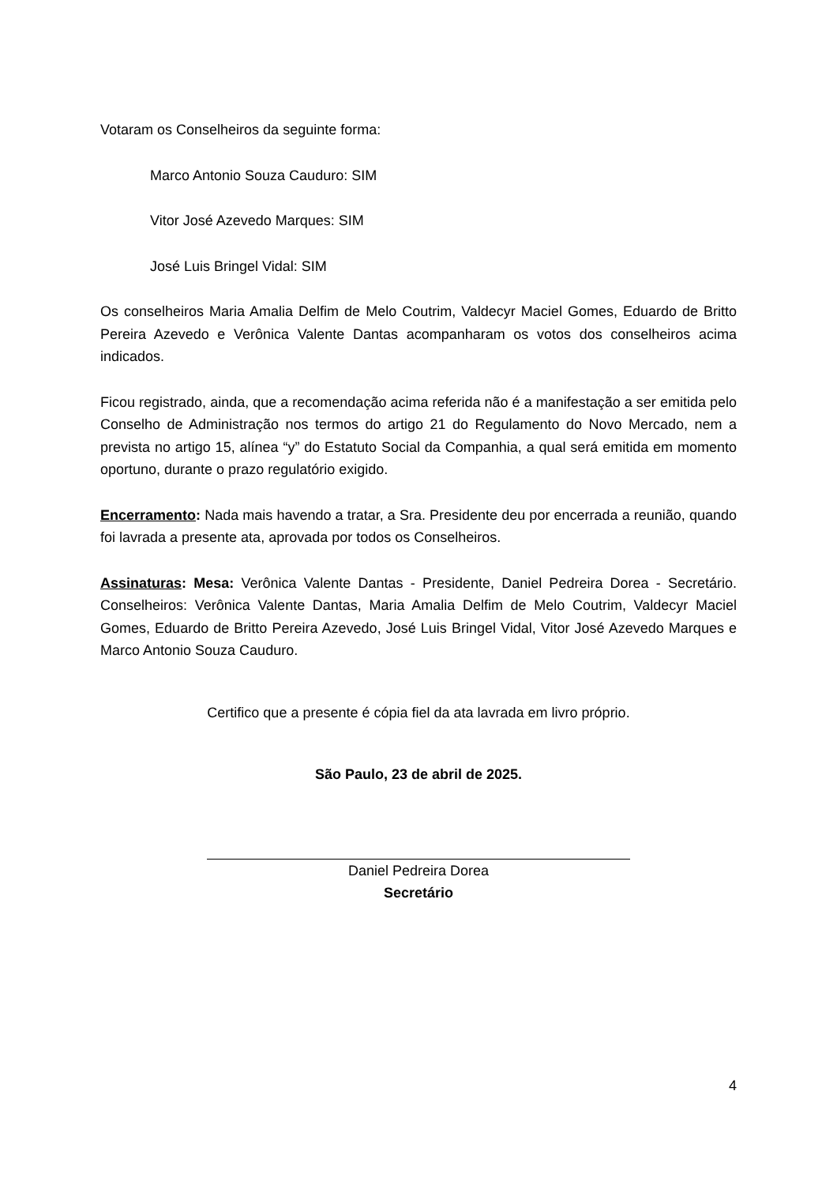Votaram os Conselheiros da seguinte forma:
Marco Antonio Souza Cauduro: SIM
Vitor José Azevedo Marques: SIM
José Luis Bringel Vidal: SIM
Os conselheiros Maria Amalia Delfim de Melo Coutrim, Valdecyr Maciel Gomes, Eduardo de Britto Pereira Azevedo e Verônica Valente Dantas acompanharam os votos dos conselheiros acima indicados.
Ficou registrado, ainda, que a recomendação acima referida não é a manifestação a ser emitida pelo Conselho de Administração nos termos do artigo 21 do Regulamento do Novo Mercado, nem a prevista no artigo 15, alínea “y” do Estatuto Social da Companhia, a qual será emitida em momento oportuno, durante o prazo regulatório exigido.
Encerramento: Nada mais havendo a tratar, a Sra. Presidente deu por encerrada a reunião, quando foi lavrada a presente ata, aprovada por todos os Conselheiros.
Assinaturas: Mesa: Verônica Valente Dantas - Presidente, Daniel Pedreira Dorea - Secretário. Conselheiros: Verônica Valente Dantas, Maria Amalia Delfim de Melo Coutrim, Valdecyr Maciel Gomes, Eduardo de Britto Pereira Azevedo, José Luis Bringel Vidal, Vitor José Azevedo Marques e Marco Antonio Souza Cauduro.
Certifico que a presente é cópia fiel da ata lavrada em livro próprio.
São Paulo, 23 de abril de 2025.
Daniel Pedreira Dorea
Secretário
4